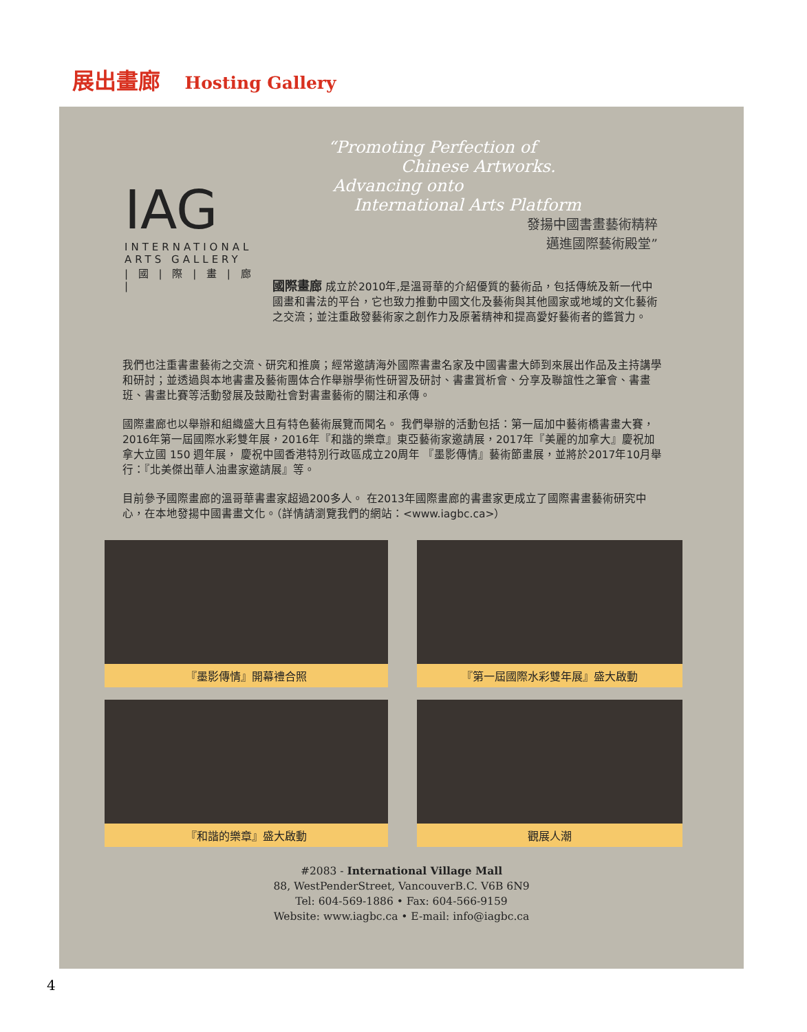展出畫廊 Hosting Gallery
IAG
INTERNATIONAL
ARTS GALLERY
| 國 | 際 | 畫 | 廊 |
“Promoting Perfection of
Chinese Artworks.
Advancing onto
International Arts Platform
發揚中國書畫藝術精粹
邁進國際藝術殿堂”
國際畫廊 成立於2010年,是溫哥華的介紹優質的藝術品，包括傳統及新一代中國畫和書法的平台，它也致力推動中國文化及藝術與其他國家或地域的文化藝術之交流；並注重啟發藝術家之創作力及原著精神和提高愛好藝術者的鑑賞力。
我們也注重書畫藝術之交流、研究和推廣；經常邀請海外國際書畫名家及中國書畫大師到來展出作品及主持講學和研討；並透過與本地書畫及藝術團体合作舉辦學術性研習及研討、書畫賞析會、分享及聯誼性之筆會、書畫班、書畫比賽等活動發展及鼓勵社會對書畫藝術的關注和承傳。
國際畫廊也以舉辦和組織盛大且有特色藝術展覽而聞名。 我們舉辦的活動包括：第一屆加中藝術橋書畫大賽，2016年第一屆國際水彩雙年展，2016年『和諧的樂章』東亞藝術家邀請展，2017年『美麗的加拿大』慶祝加拿大立國 150 週年展， 慶祝中國香港特別行政區成立20周年 『墨影傳情』藝術節畫展，並將於2017年10月舉行：『北美傑出華人油畫家邀請展』等。
目前參予國際畫廊的溫哥華書畫家超過200多人。 在2013年國際畫廊的書畫家更成立了國際書畫藝術研究中心，在本地發揚中國書畫文化。（詳情請瀏覽我們的網站：<www.iagbc.ca>）
『墨影傳情』開幕禮合照
『第一屆國際水彩雙年展』盛大啟動
『和諧的樂章』盛大啟動
觀展人潮
#2083 - International Village Mall
88, WestPenderStreet, VancouverB.C. V6B 6N9
Tel: 604-569-1886 • Fax: 604-566-9159
Website: www.iagbc.ca • E-mail: info@iagbc.ca
4